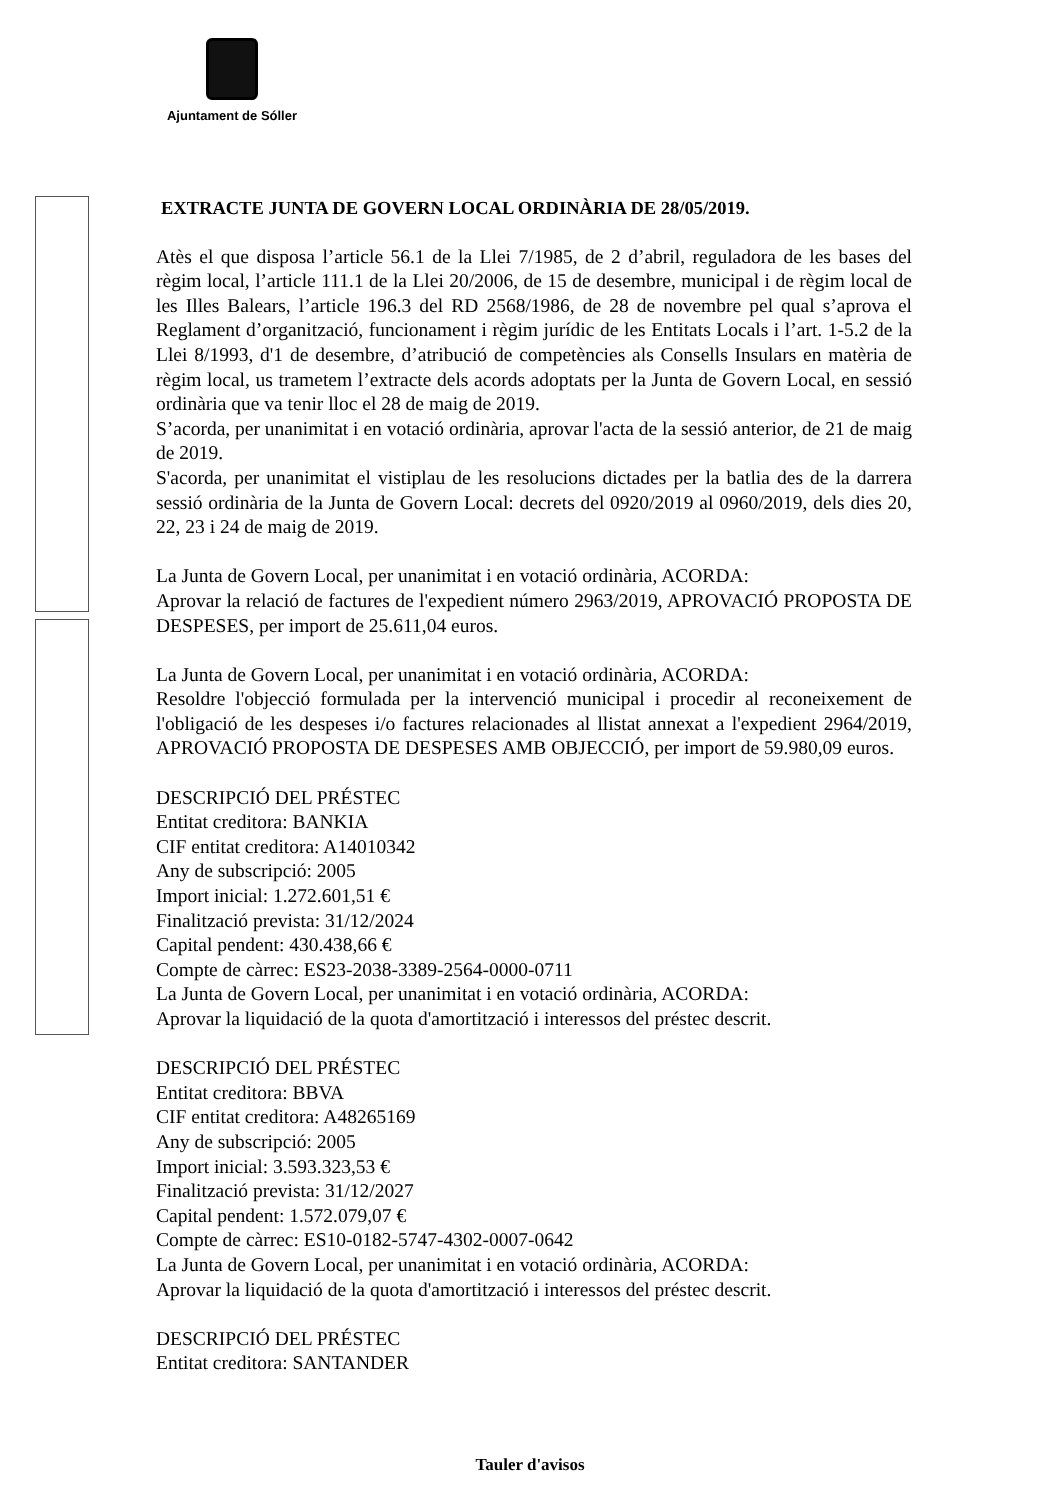Ajuntament de Sóller
EXTRACTE JUNTA DE GOVERN LOCAL ORDINÀRIA DE 28/05/2019.
Atès el que disposa l’article 56.1 de la Llei 7/1985, de 2 d’abril, reguladora de les bases del règim local, l’article 111.1 de la Llei 20/2006, de 15 de desembre, municipal i de règim local de les Illes Balears, l’article 196.3 del RD 2568/1986, de 28 de novembre pel qual s’aprova el Reglament d’organització, funcionament i règim jurídic de les Entitats Locals i l’art. 1-5.2 de la Llei 8/1993, d'1 de desembre, d’atribució de competències als Consells Insulars en matèria de règim local, us trametem l’extracte dels acords adoptats per la Junta de Govern Local, en sessió ordinària que va tenir lloc el 28 de maig de 2019.
S’acorda, per unanimitat i en votació ordinària, aprovar l'acta de la sessió anterior, de 21 de maig de 2019.
S'acorda, per unanimitat el vistiplau de les resolucions dictades per la batlia des de la darrera sessió ordinària de la Junta de Govern Local: decrets del 0920/2019 al 0960/2019, dels dies 20, 22, 23 i 24 de maig de 2019.
La Junta de Govern Local, per unanimitat i en votació ordinària, ACORDA:
Aprovar la relació de factures de l'expedient número 2963/2019, APROVACIÓ PROPOSTA DE DESPESES, per import de 25.611,04 euros.
La Junta de Govern Local, per unanimitat i en votació ordinària, ACORDA:
Resoldre l'objecció formulada per la intervenció municipal i procedir al reconeixement de l'obligació de les despeses i/o factures relacionades al llistat annexat a l'expedient 2964/2019, APROVACIÓ PROPOSTA DE DESPESES AMB OBJECCIÓ, per import de 59.980,09 euros.
DESCRIPCIÓ DEL PRÉSTEC
Entitat creditora: BANKIA
CIF entitat creditora: A14010342
Any de subscripció: 2005
Import inicial: 1.272.601,51 €
Finalització prevista: 31/12/2024
Capital pendent: 430.438,66 €
Compte de càrrec: ES23-2038-3389-2564-0000-0711
La Junta de Govern Local, per unanimitat i en votació ordinària, ACORDA:
Aprovar la liquidació de la quota d'amortització i interessos del préstec descrit.
DESCRIPCIÓ DEL PRÉSTEC
Entitat creditora: BBVA
CIF entitat creditora: A48265169
Any de subscripció: 2005
Import inicial: 3.593.323,53 €
Finalització prevista: 31/12/2027
Capital pendent: 1.572.079,07 €
Compte de càrrec: ES10-0182-5747-4302-0007-0642
La Junta de Govern Local, per unanimitat i en votació ordinària, ACORDA:
Aprovar la liquidació de la quota d'amortització i interessos del préstec descrit.
DESCRIPCIÓ DEL PRÉSTEC
Entitat creditora: SANTANDER
Tauler d'avisos